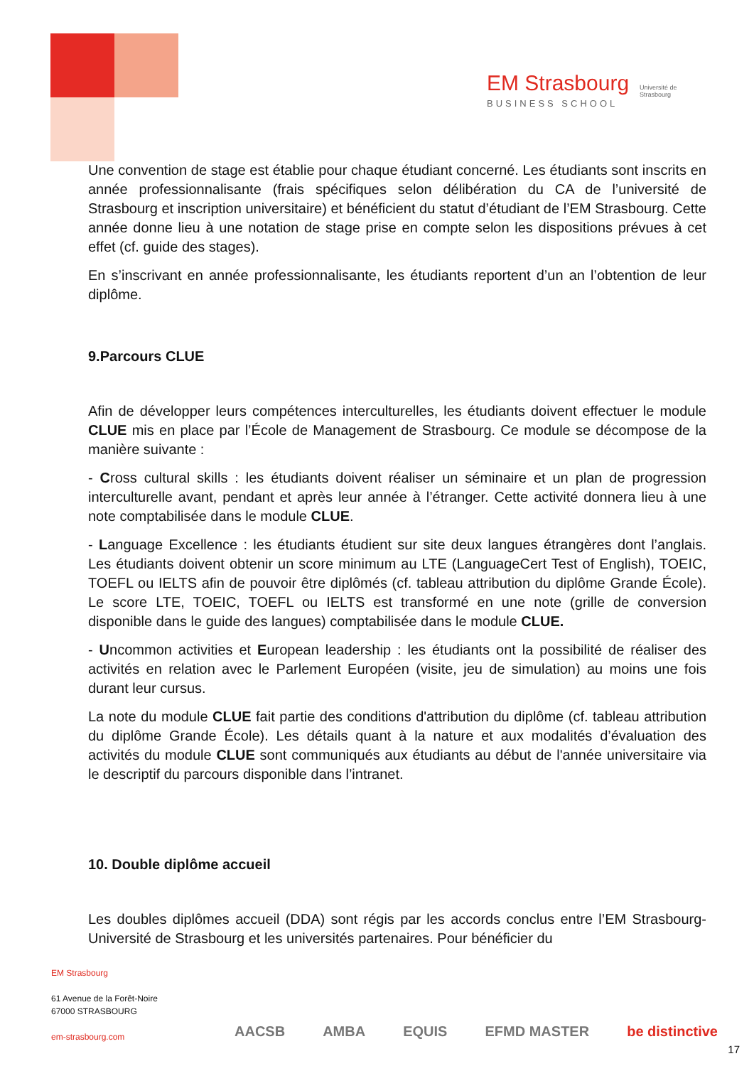EM Strasbourg
BUSINESS SCHOOL
Université de Strasbourg
Une convention de stage est établie pour chaque étudiant concerné. Les étudiants sont inscrits en année professionnalisante (frais spécifiques selon délibération du CA de l’université de Strasbourg et inscription universitaire) et bénéficient du statut d’étudiant de l’EM Strasbourg. Cette année donne lieu à une notation de stage prise en compte selon les dispositions prévues à cet effet (cf. guide des stages).
En s’inscrivant en année professionnalisante, les étudiants reportent d’un an l’obtention de leur diplôme.
9.Parcours CLUE
Afin de développer leurs compétences interculturelles, les étudiants doivent effectuer le module CLUE mis en place par l’École de Management de Strasbourg. Ce module se décompose de la manière suivante :
- Cross cultural skills : les étudiants doivent réaliser un séminaire et un plan de progression interculturelle avant, pendant et après leur année à l’étranger. Cette activité donnera lieu à une note comptabilisée dans le module CLUE.
- Language Excellence : les étudiants étudient sur site deux langues étrangères dont l’anglais. Les étudiants doivent obtenir un score minimum au LTE (LanguageCert Test of English), TOEIC, TOEFL ou IELTS afin de pouvoir être diplômés (cf. tableau attribution du diplôme Grande École). Le score LTE, TOEIC, TOEFL ou IELTS est transformé en une note (grille de conversion disponible dans le guide des langues) comptabilisée dans le module CLUE.
- Uncommon activities et European leadership : les étudiants ont la possibilité de réaliser des activités en relation avec le Parlement Européen (visite, jeu de simulation) au moins une fois durant leur cursus.
La note du module CLUE fait partie des conditions d'attribution du diplôme (cf. tableau attribution du diplôme Grande École). Les détails quant à la nature et aux modalités d’évaluation des activités du module CLUE sont communiqués aux étudiants au début de l'année universitaire via le descriptif du parcours disponible dans l’intranet.
10. Double diplôme accueil
Les doubles diplômes accueil (DDA) sont régis par les accords conclus entre l’EM Strasbourg-Université de Strasbourg et les universités partenaires. Pour bénéficier du
EM Strasbourg
61 Avenue de la Forêt-Noire
67000 STRASBOURG
em-strasbourg.com
AACSB AMBA EQUIS EFMD MASTER be distinctive
17